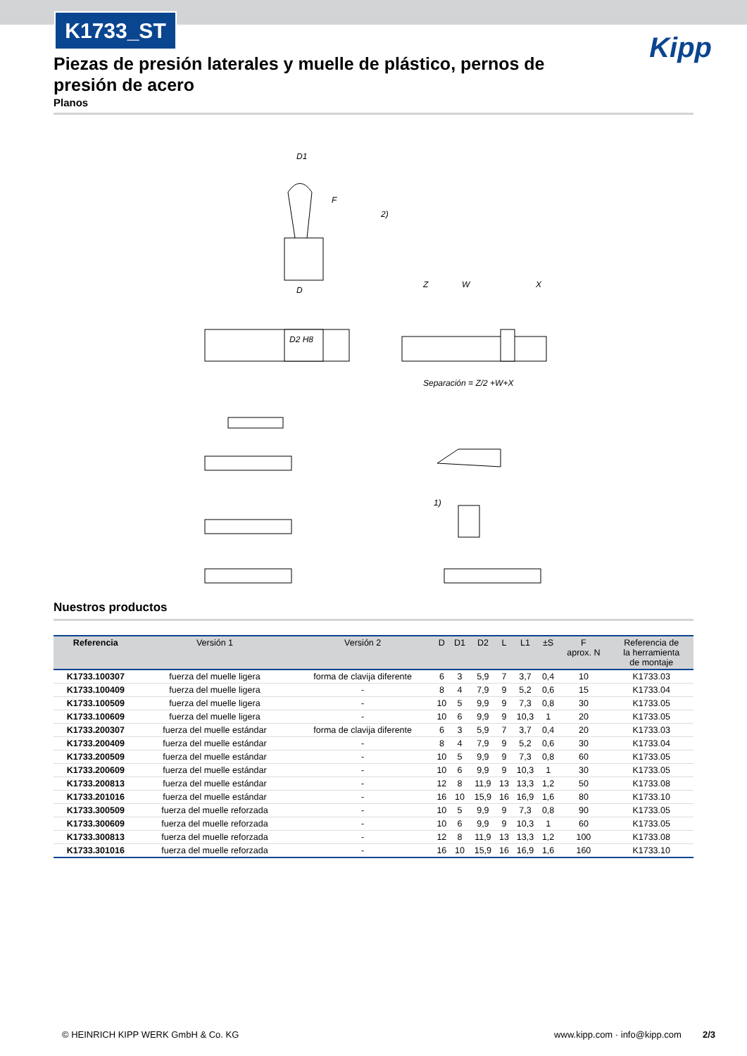K1733_ST
Kipp
Piezas de presión laterales y muelle de plástico, pernos de presión de acero
Planos
D1
D
D2 H8
Separación = Z/2 +W+X
F
W
Z
X
2)
1)
Nuestros productos
| Referencia | Versión 1 | Versión 2 | D | D1 | D2 | L | L1 | ±S | F aprox. N | Referencia de la herramienta de montaje |
| --- | --- | --- | --- | --- | --- | --- | --- | --- | --- | --- |
| K1733.100307 | fuerza del muelle ligera | forma de clavija diferente | 6 | 3 | 5,9 | 7 | 3,7 | 0,4 | 10 | K1733.03 |
| K1733.100409 | fuerza del muelle ligera | - | 8 | 4 | 7,9 | 9 | 5,2 | 0,6 | 15 | K1733.04 |
| K1733.100509 | fuerza del muelle ligera | - | 10 | 5 | 9,9 | 9 | 7,3 | 0,8 | 30 | K1733.05 |
| K1733.100609 | fuerza del muelle ligera | - | 10 | 6 | 9,9 | 9 | 10,3 | 1 | 20 | K1733.05 |
| K1733.200307 | fuerza del muelle estándar | forma de clavija diferente | 6 | 3 | 5,9 | 7 | 3,7 | 0,4 | 20 | K1733.03 |
| K1733.200409 | fuerza del muelle estándar | - | 8 | 4 | 7,9 | 9 | 5,2 | 0,6 | 30 | K1733.04 |
| K1733.200509 | fuerza del muelle estándar | - | 10 | 5 | 9,9 | 9 | 7,3 | 0,8 | 60 | K1733.05 |
| K1733.200609 | fuerza del muelle estándar | - | 10 | 6 | 9,9 | 9 | 10,3 | 1 | 30 | K1733.05 |
| K1733.200813 | fuerza del muelle estándar | - | 12 | 8 | 11,9 | 13 | 13,3 | 1,2 | 50 | K1733.08 |
| K1733.201016 | fuerza del muelle estándar | - | 16 | 10 | 15,9 | 16 | 16,9 | 1,6 | 80 | K1733.10 |
| K1733.300509 | fuerza del muelle reforzada | - | 10 | 5 | 9,9 | 9 | 7,3 | 0,8 | 90 | K1733.05 |
| K1733.300609 | fuerza del muelle reforzada | - | 10 | 6 | 9,9 | 9 | 10,3 | 1 | 60 | K1733.05 |
| K1733.300813 | fuerza del muelle reforzada | - | 12 | 8 | 11,9 | 13 | 13,3 | 1,2 | 100 | K1733.08 |
| K1733.301016 | fuerza del muelle reforzada | - | 16 | 10 | 15,9 | 16 | 16,9 | 1,6 | 160 | K1733.10 |
© HEINRICH KIPP WERK GmbH & Co. KG www.kipp.com · info@kipp.com 2/3